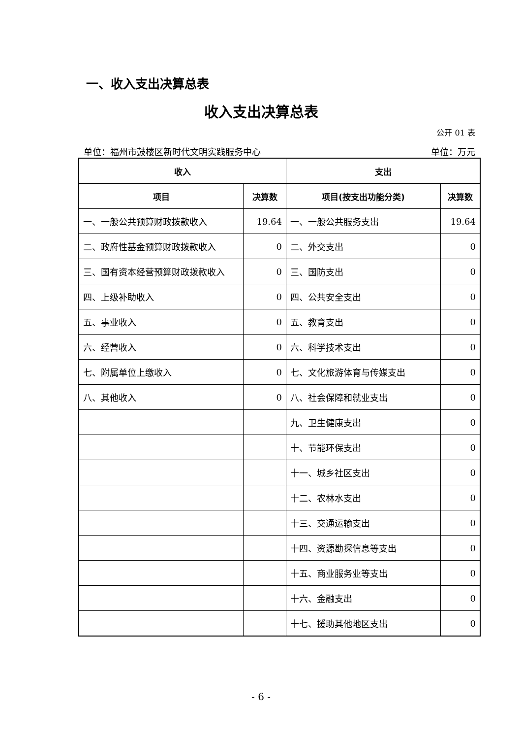一、收入支出决算总表
收入支出决算总表
公开 01 表
单位：福州市鼓楼区新时代文明实践服务中心 单位：万元
| 收入 | | 支出 | |
| --- | --- | --- | --- |
| 项目 | 决算数 | 项目(按支出功能分类) | 决算数 |
| 一、一般公共预算财政拨款收入 | 19.64 | 一、一般公共服务支出 | 19.64 |
| 二、政府性基金预算财政拨款收入 | 0 | 二、外交支出 | 0 |
| 三、国有资本经营预算财政拨款收入 | 0 | 三、国防支出 | 0 |
| 四、上级补助收入 | 0 | 四、公共安全支出 | 0 |
| 五、事业收入 | 0 | 五、教育支出 | 0 |
| 六、经营收入 | 0 | 六、科学技术支出 | 0 |
| 七、附属单位上缴收入 | 0 | 七、文化旅游体育与传媒支出 | 0 |
| 八、其他收入 | 0 | 八、社会保障和就业支出 | 0 |
| | | 九、卫生健康支出 | 0 |
| | | 十、节能环保支出 | 0 |
| | | 十一、城乡社区支出 | 0 |
| | | 十二、农林水支出 | 0 |
| | | 十三、交通运输支出 | 0 |
| | | 十四、资源勘探信息等支出 | 0 |
| | | 十五、商业服务业等支出 | 0 |
| | | 十六、金融支出 | 0 |
| | | 十七、援助其他地区支出 | 0 |
- 6 -